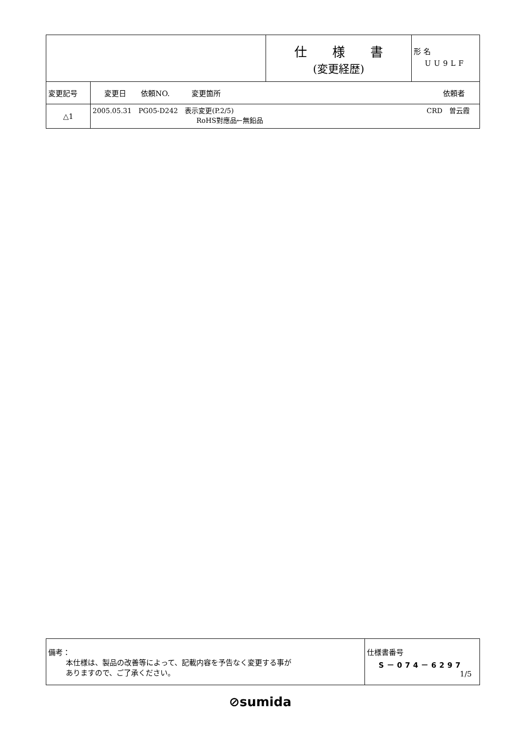| | | 仕 様 書 (変更経歴) | 形 名 UU9LF |
| 変更記号 | 変更日 依頼NO. 変更箇所 依頼者 | | |
| △1 | 2005.05.31 PG05-D242 表示変更(P.2/5) CRD 曽云霞 RoHS對應品←無鉛品 | | |
| 備考： 本仕様は、製品の改善等によって、記載内容を予告なく変更する事が ありますので、ご了承ください。 | 仕様書番号 S－074－6297 1/5 |
⊘sumida